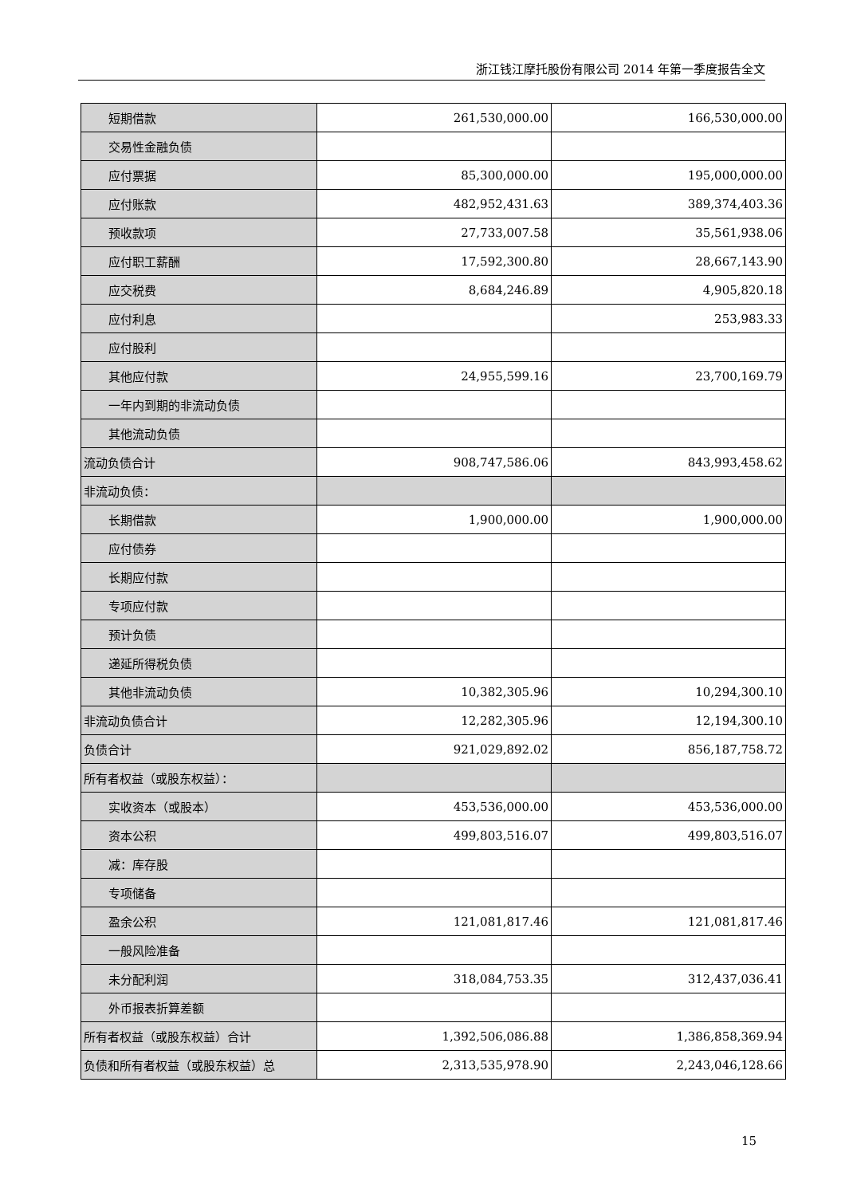浙江钱江摩托股份有限公司 2014 年第一季度报告全文
| 短期借款 | 261,530,000.00 | 166,530,000.00 |
| 交易性金融负债 | | |
| 应付票据 | 85,300,000.00 | 195,000,000.00 |
| 应付账款 | 482,952,431.63 | 389,374,403.36 |
| 预收款项 | 27,733,007.58 | 35,561,938.06 |
| 应付职工薪酬 | 17,592,300.80 | 28,667,143.90 |
| 应交税费 | 8,684,246.89 | 4,905,820.18 |
| 应付利息 | | 253,983.33 |
| 应付股利 | | |
| 其他应付款 | 24,955,599.16 | 23,700,169.79 |
| 一年内到期的非流动负债 | | |
| 其他流动负债 | | |
| 流动负债合计 | 908,747,586.06 | 843,993,458.62 |
| 非流动负债： | | |
| 长期借款 | 1,900,000.00 | 1,900,000.00 |
| 应付债券 | | |
| 长期应付款 | | |
| 专项应付款 | | |
| 预计负债 | | |
| 递延所得税负债 | | |
| 其他非流动负债 | 10,382,305.96 | 10,294,300.10 |
| 非流动负债合计 | 12,282,305.96 | 12,194,300.10 |
| 负债合计 | 921,029,892.02 | 856,187,758.72 |
| 所有者权益（或股东权益）： | | |
| 实收资本（或股本） | 453,536,000.00 | 453,536,000.00 |
| 资本公积 | 499,803,516.07 | 499,803,516.07 |
| 减：库存股 | | |
| 专项储备 | | |
| 盈余公积 | 121,081,817.46 | 121,081,817.46 |
| 一般风险准备 | | |
| 未分配利润 | 318,084,753.35 | 312,437,036.41 |
| 外币报表折算差额 | | |
| 所有者权益（或股东权益）合计 | 1,392,506,086.88 | 1,386,858,369.94 |
| 负债和所有者权益（或股东权益）总 | 2,313,535,978.90 | 2,243,046,128.66 |
15